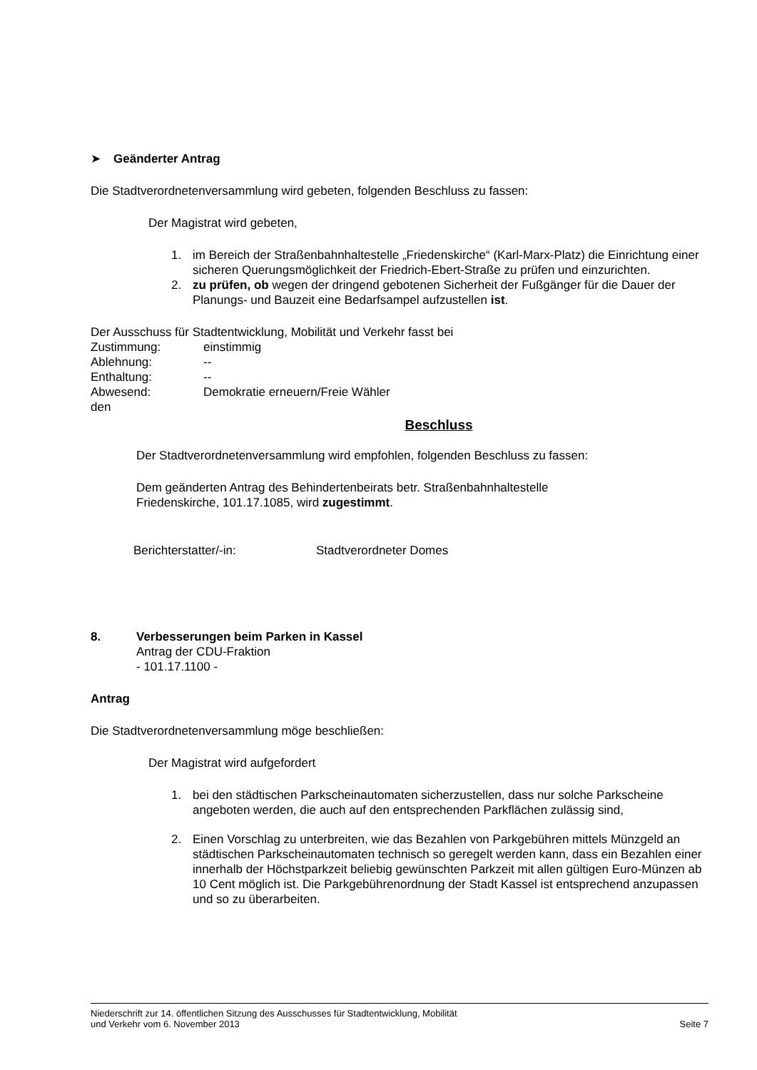➤ Geänderter Antrag
Die Stadtverordnetenversammlung wird gebeten, folgenden Beschluss zu fassen:
Der Magistrat wird gebeten,
1. im Bereich der Straßenbahnhaltestelle „Friedenskirche“ (Karl-Marx-Platz) die Einrichtung einer sicheren Querungsmöglichkeit der Friedrich-Ebert-Straße zu prüfen und einzurichten.
2. zu prüfen, ob wegen der dringend gebotenen Sicherheit der Fußgänger für die Dauer der Planungs- und Bauzeit eine Bedarfsampel aufzustellen ist.
Der Ausschuss für Stadtentwicklung, Mobilität und Verkehr fasst bei
Zustimmung: einstimmig
Ablehnung: --
Enthaltung: --
Abwesend: Demokratie erneuern/Freie Wähler
den
Beschluss
Der Stadtverordnetenversammlung wird empfohlen, folgenden Beschluss zu fassen:
Dem geänderten Antrag des Behindertenbeirats betr. Straßenbahnhaltestelle
Friedenskirche, 101.17.1085, wird zugestimmt.
Berichterstatter/-in: Stadtverordneter Domes
8. Verbesserungen beim Parken in Kassel
Antrag der CDU-Fraktion
- 101.17.1100 -
Antrag
Die Stadtverordnetenversammlung möge beschließen:
Der Magistrat wird aufgefordert
1. bei den städtischen Parkscheinautomaten sicherzustellen, dass nur solche Parkscheine angeboten werden, die auch auf den entsprechenden Parkflächen zulässig sind,
2. Einen Vorschlag zu unterbreiten, wie das Bezahlen von Parkgebühren mittels Münzgeld an städtischen Parkscheinautomaten technisch so geregelt werden kann, dass ein Bezahlen einer innerhalb der Höchstparkzeit beliebig gewünschten Parkzeit mit allen gültigen Euro-Münzen ab 10 Cent möglich ist. Die Parkgebührenordnung der Stadt Kassel ist entsprechend anzupassen und so zu überarbeiten.
Niederschrift zur 14. öffentlichen Sitzung des Ausschusses für Stadtentwicklung, Mobilität
und Verkehr vom 6. November 2013 Seite 7